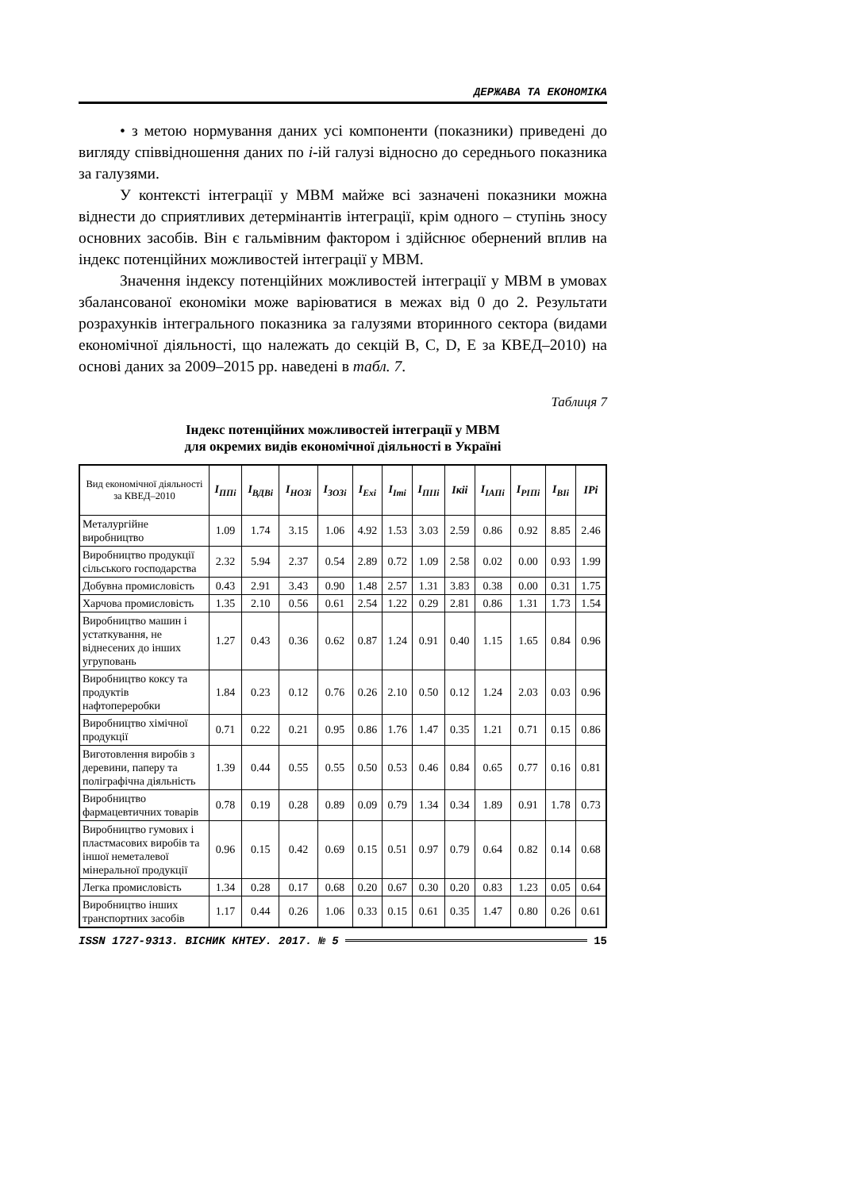ДЕРЖАВА ТА ЕКОНОМІКА
• з метою нормування даних усі компоненти (показники) приведені до вигляду співвідношення даних по і-ій галузі відносно до середнього показника за галузями.
У контексті інтеграції у МВМ майже всі зазначені показники можна віднести до сприятливих детермінантів інтеграції, крім одного – ступінь зносу основних засобів. Він є гальмівним фактором і здійснює обернений вплив на індекс потенційних можливостей інтеграції у МВМ.
Значення індексу потенційних можливостей інтеграції у МВМ в умовах збалансованої економіки може варіюватися в межах від 0 до 2. Результати розрахунків інтегрального показника за галузями вторинного сектора (видами економічної діяльності, що належать до секцій B, C, D, E за КВЕД–2010) на основі даних за 2009–2015 рр. наведені в табл. 7.
Таблиця 7
Індекс потенційних можливостей інтеграції у МВМ
для окремих видів економічної діяльності в Україні
| Вид економічної діяльності за КВЕД–2010 | I<sub>ППі</sub> | I<sub>ВДВі</sub> | I<sub>НОЗі</sub> | I<sub>ЗОЗі</sub> | I<sub>Exі</sub> | I<sub>Imі</sub> | I<sub>ПІІі</sub> | Iкіі | I<sub>ІАПі</sub> | I<sub>РІПі</sub> | I<sub>ВІі</sub> | IPі |
| --- | --- | --- | --- | --- | --- | --- | --- | --- | --- | --- | --- | --- |
| Металургійне виробництво | 1.09 | 1.74 | 3.15 | 1.06 | 4.92 | 1.53 | 3.03 | 2.59 | 0.86 | 0.92 | 8.85 | 2.46 |
| Виробництво продукції сільського господарства | 2.32 | 5.94 | 2.37 | 0.54 | 2.89 | 0.72 | 1.09 | 2.58 | 0.02 | 0.00 | 0.93 | 1.99 |
| Добувна промисловість | 0.43 | 2.91 | 3.43 | 0.90 | 1.48 | 2.57 | 1.31 | 3.83 | 0.38 | 0.00 | 0.31 | 1.75 |
| Харчова промисловість | 1.35 | 2.10 | 0.56 | 0.61 | 2.54 | 1.22 | 0.29 | 2.81 | 0.86 | 1.31 | 1.73 | 1.54 |
| Виробництво машин і устаткування, не віднесених до інших угруповань | 1.27 | 0.43 | 0.36 | 0.62 | 0.87 | 1.24 | 0.91 | 0.40 | 1.15 | 1.65 | 0.84 | 0.96 |
| Виробництво коксу та продуктів нафтопереробки | 1.84 | 0.23 | 0.12 | 0.76 | 0.26 | 2.10 | 0.50 | 0.12 | 1.24 | 2.03 | 0.03 | 0.96 |
| Виробництво хімічної продукції | 0.71 | 0.22 | 0.21 | 0.95 | 0.86 | 1.76 | 1.47 | 0.35 | 1.21 | 0.71 | 0.15 | 0.86 |
| Виготовлення виробів з деревини, паперу та поліграфічна діяльність | 1.39 | 0.44 | 0.55 | 0.55 | 0.50 | 0.53 | 0.46 | 0.84 | 0.65 | 0.77 | 0.16 | 0.81 |
| Виробництво фармацевтичних товарів | 0.78 | 0.19 | 0.28 | 0.89 | 0.09 | 0.79 | 1.34 | 0.34 | 1.89 | 0.91 | 1.78 | 0.73 |
| Виробництво гумових і пластмасових виробів та іншої неметалевої мінеральної продукції | 0.96 | 0.15 | 0.42 | 0.69 | 0.15 | 0.51 | 0.97 | 0.79 | 0.64 | 0.82 | 0.14 | 0.68 |
| Легка промисловість | 1.34 | 0.28 | 0.17 | 0.68 | 0.20 | 0.67 | 0.30 | 0.20 | 0.83 | 1.23 | 0.05 | 0.64 |
| Виробництво інших транспортних засобів | 1.17 | 0.44 | 0.26 | 1.06 | 0.33 | 0.15 | 0.61 | 0.35 | 1.47 | 0.80 | 0.26 | 0.61 |
ISSN 1727-9313. ВІСНИК КНТЕУ. 2017. № 5 15